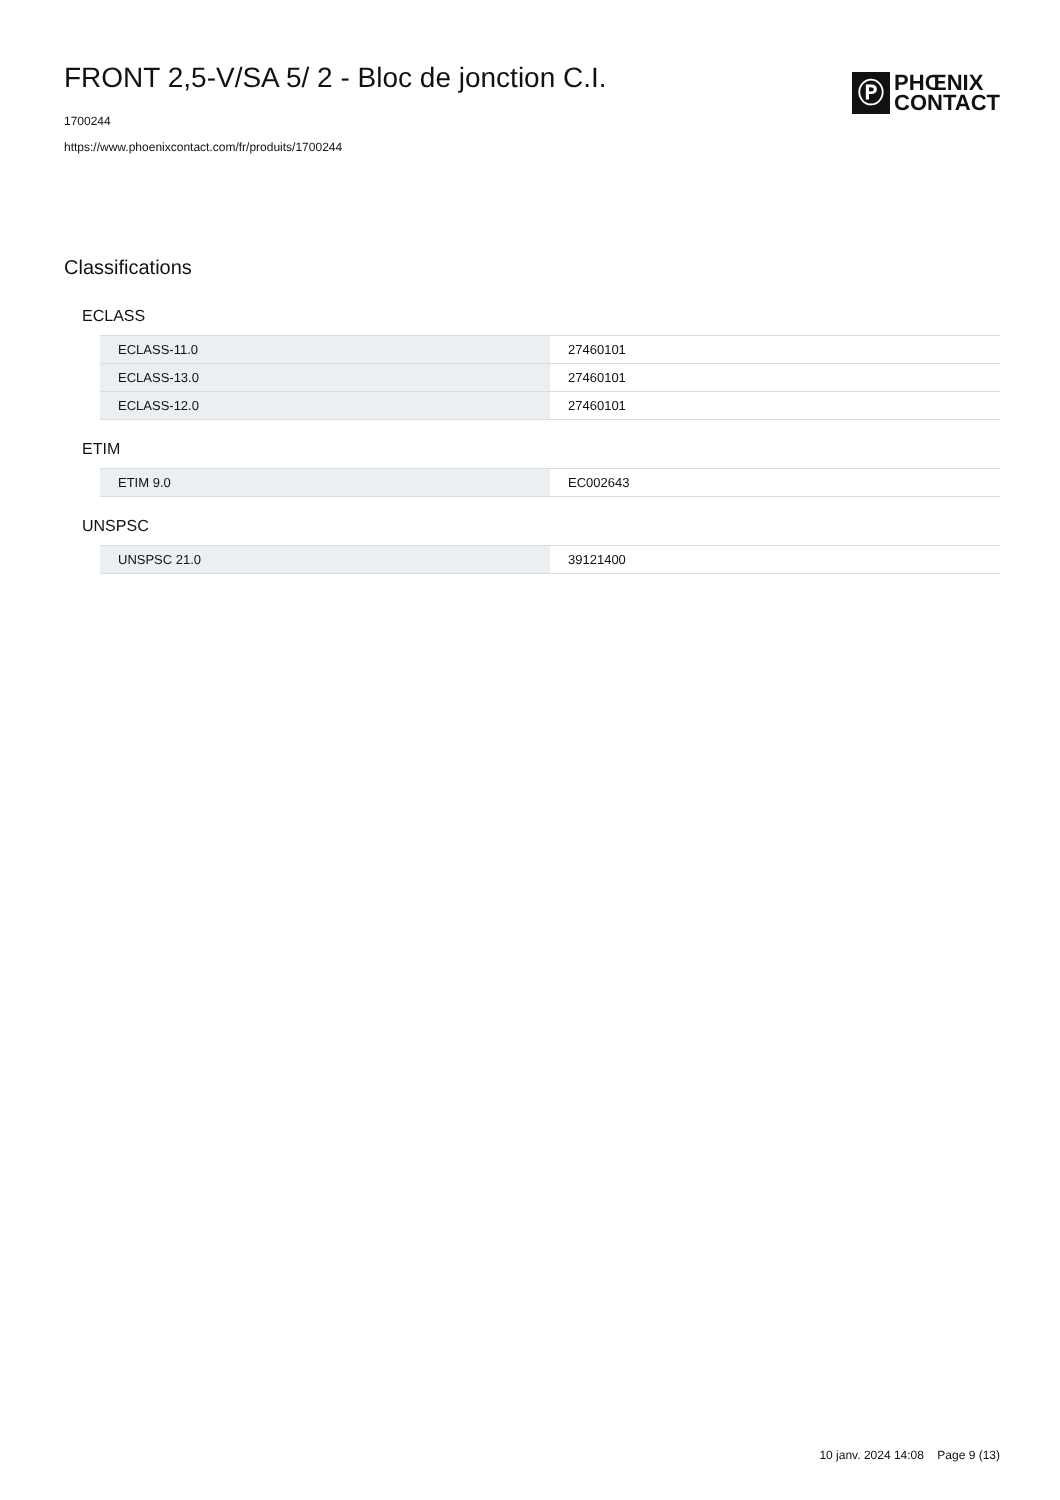FRONT 2,5-V/SA 5/ 2 - Bloc de jonction C.I.
1700244
https://www.phoenixcontact.com/fr/produits/1700244
Ⓟ
PHŒNIX
CONTACT
Classifications
ECLASS
| ECLASS-11.0 | 27460101 |
| ECLASS-13.0 | 27460101 |
| ECLASS-12.0 | 27460101 |
ETIM
| ETIM 9.0 | EC002643 |
UNSPSC
| UNSPSC 21.0 | 39121400 |
10 janv. 2024 14:08 Page 9 (13)